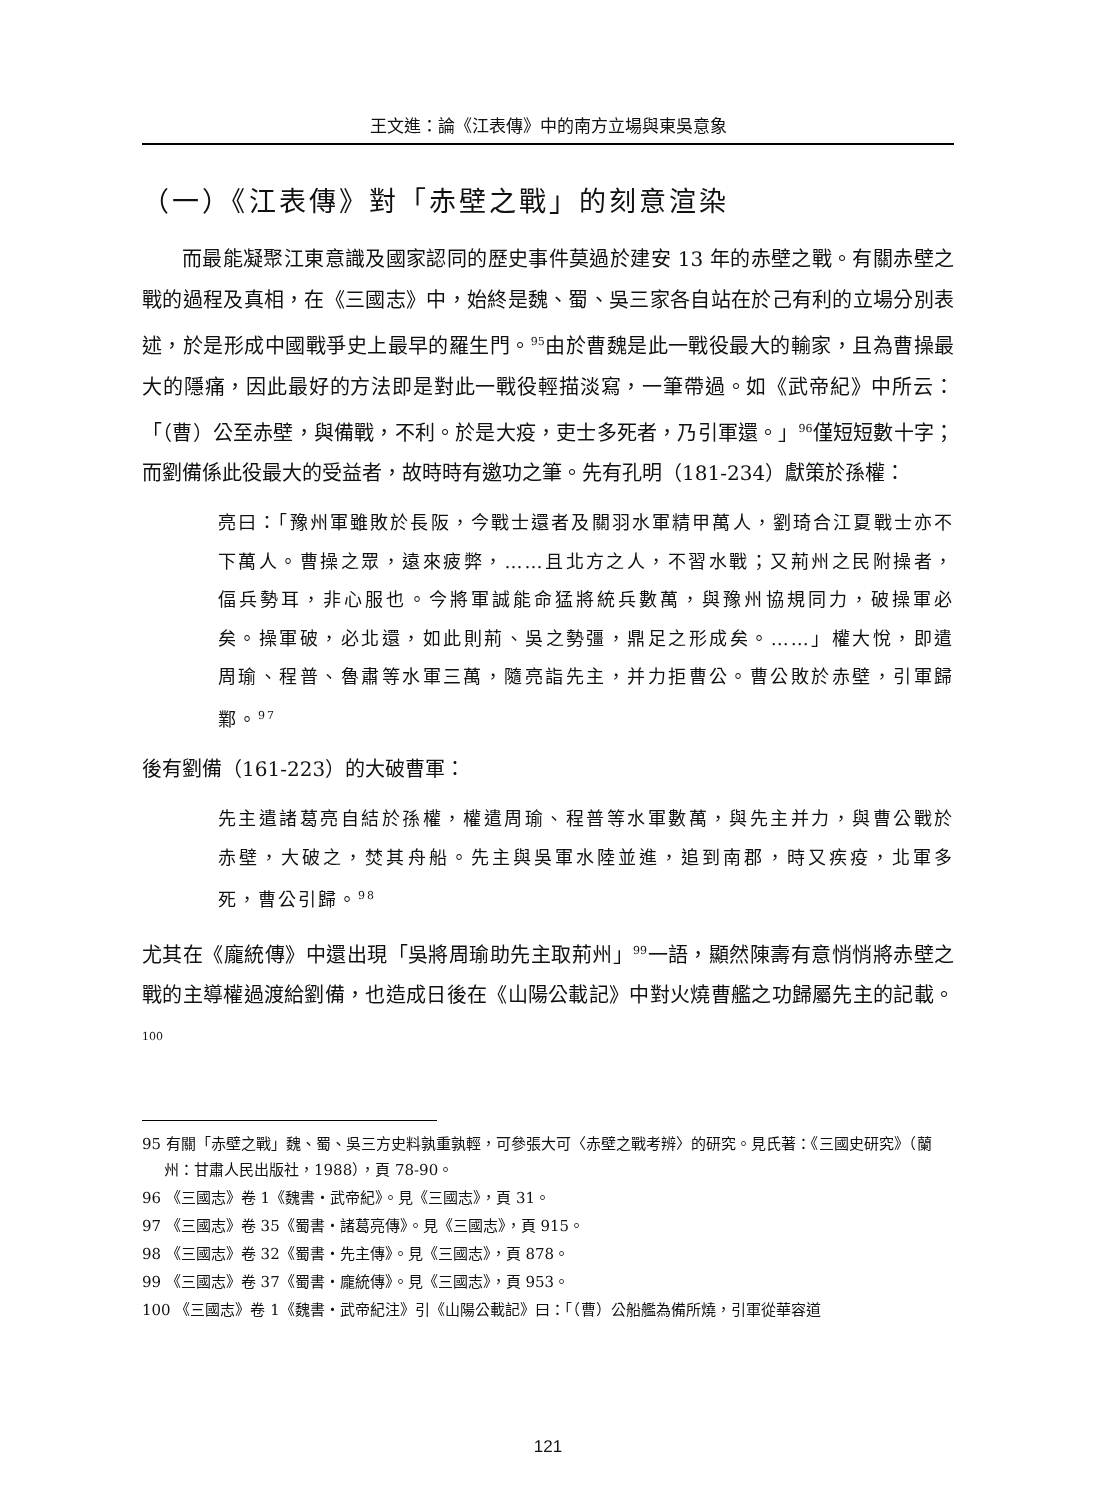王文進：論《江表傳》中的南方立場與東吳意象
（一）《江表傳》對「赤壁之戰」的刻意渲染
而最能凝聚江東意識及國家認同的歷史事件莫過於建安 13 年的赤壁之戰。有關赤壁之戰的過程及真相，在《三國志》中，始終是魏、蜀、吳三家各自站在於己有利的立場分別表述，於是形成中國戰爭史上最早的羅生門。<sup>95</sup>由於曹魏是此一戰役最大的輸家，且為曹操最大的隱痛，因此最好的方法即是對此一戰役輕描淡寫，一筆帶過。如《武帝紀》中所云：「（曹）公至赤壁，與備戰，不利。於是大疫，吏士多死者，乃引軍還。」<sup>96</sup>僅短短數十字；而劉備係此役最大的受益者，故時時有邀功之筆。先有孔明（181-234）獻策於孫權：
亮曰：「豫州軍雖敗於長阪，今戰士還者及關羽水軍精甲萬人，劉琦合江夏戰士亦不下萬人。曹操之眾，遠來疲弊，……且北方之人，不習水戰；又荊州之民附操者，偪兵勢耳，非心服也。今將軍誠能命猛將統兵數萬，與豫州協規同力，破操軍必矣。操軍破，必北還，如此則荊、吳之勢彊，鼎足之形成矣。……」權大悅，即遣周瑜、程普、魯肅等水軍三萬，隨亮詣先主，并力拒曹公。曹公敗於赤壁，引軍歸鄴。<sup>97</sup>
後有劉備（161-223）的大破曹軍：
先主遣諸葛亮自結於孫權，權遣周瑜、程普等水軍數萬，與先主并力，與曹公戰於赤壁，大破之，焚其舟船。先主與吳軍水陸並進，追到南郡，時又疾疫，北軍多死，曹公引歸。<sup>98</sup>
尤其在《龐統傳》中還出現「吳將周瑜助先主取荊州」<sup>99</sup>一語，顯然陳壽有意悄悄將赤壁之戰的主導權過渡給劉備，也造成日後在《山陽公載記》中對火燒曹艦之功歸屬先主的記載。<sup>100</sup>
95 有關「赤壁之戰」魏、蜀、吳三方史料孰重孰輕，可參張大可〈赤壁之戰考辨〉的研究。見氏著：《三國史研究》（蘭州：甘肅人民出版社，1988），頁 78-90。
96 《三國志》卷 1《魏書・武帝紀》。見《三國志》，頁 31。
97 《三國志》卷 35《蜀書・諸葛亮傳》。見《三國志》，頁 915。
98 《三國志》卷 32《蜀書・先主傳》。見《三國志》，頁 878。
99 《三國志》卷 37《蜀書・龐統傳》。見《三國志》，頁 953。
100 《三國志》卷 1《魏書・武帝紀注》引《山陽公載記》曰：「（曹）公船艦為備所燒，引軍從華容道
121